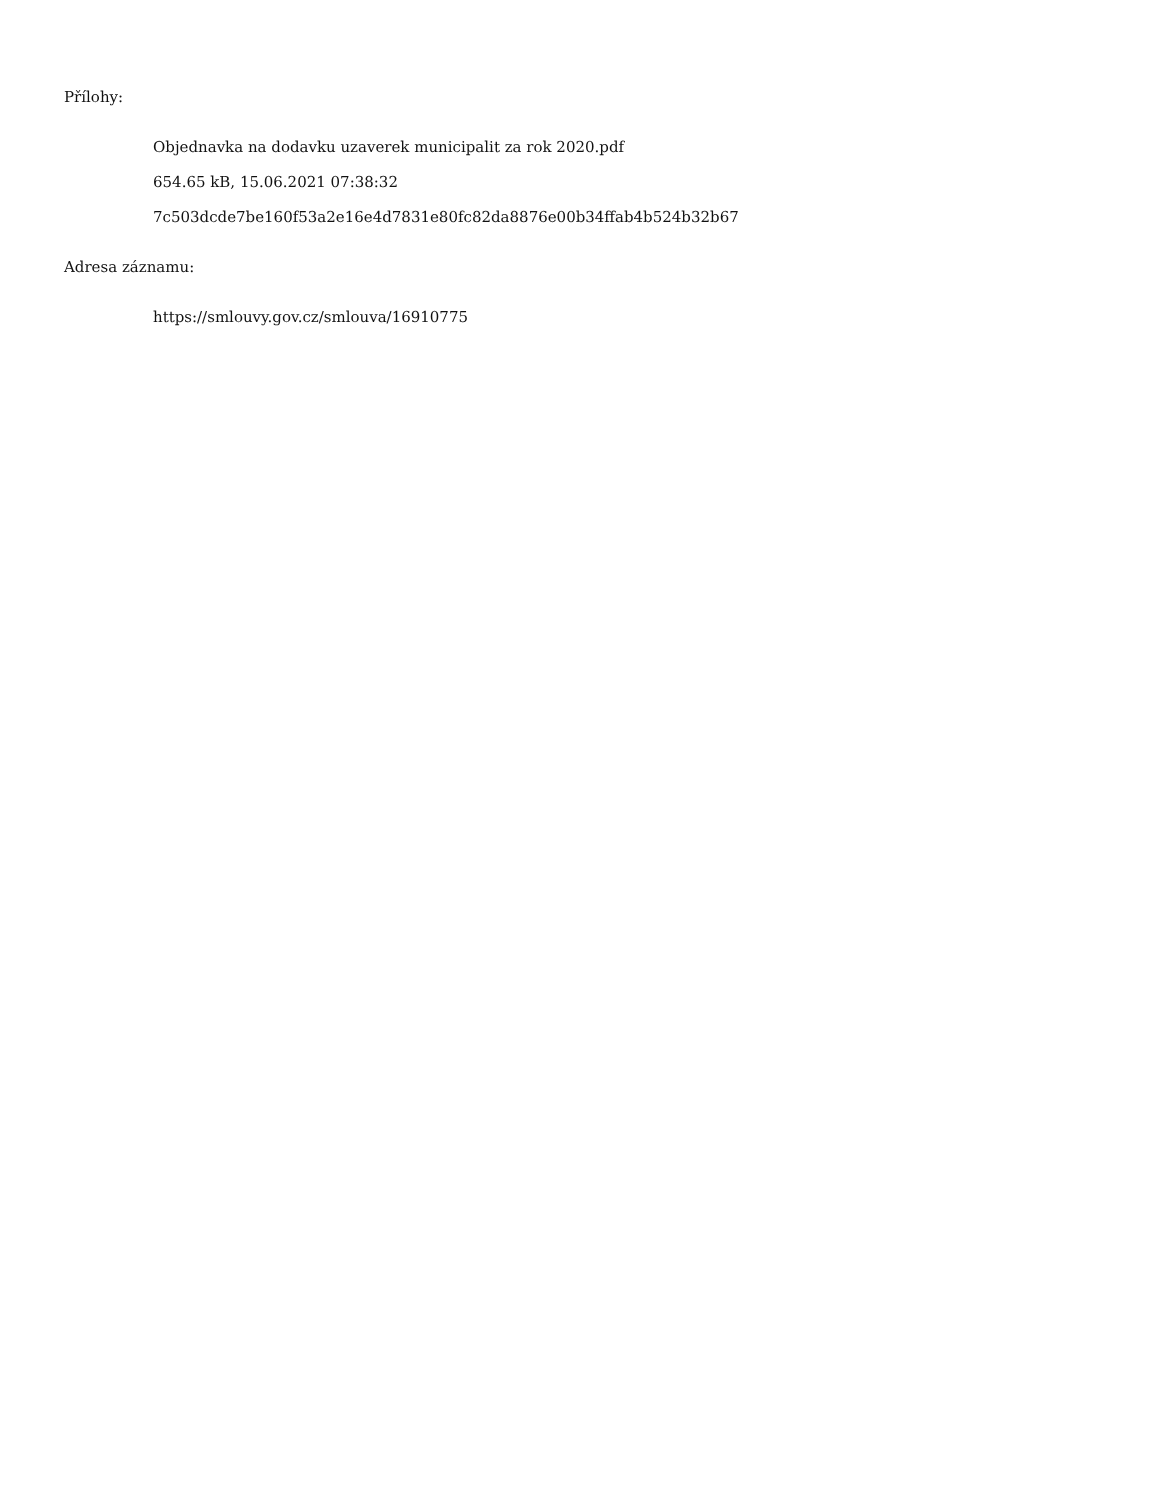Přílohy:
Objednavka na dodavku uzaverek municipalit za rok 2020.pdf
654.65 kB, 15.06.2021 07:38:32
7c503dcde7be160f53a2e16e4d7831e80fc82da8876e00b34ffab4b524b32b67
Adresa záznamu:
https://smlouvy.gov.cz/smlouva/16910775